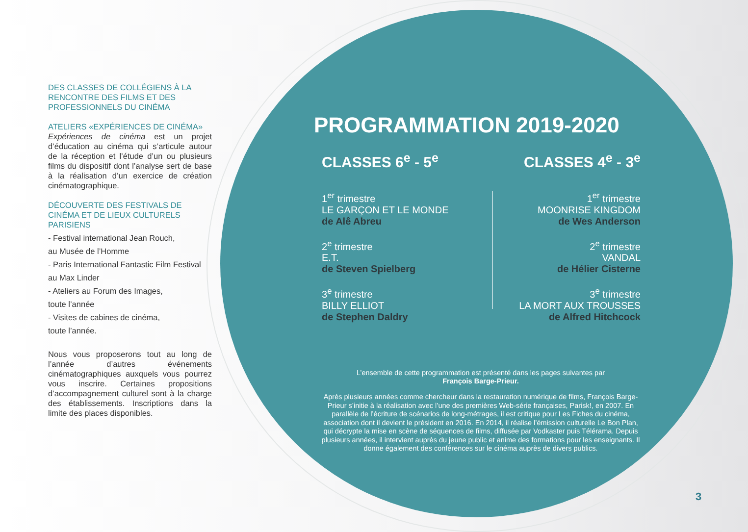DES CLASSES DE COLLÉGIENS À LA RENCONTRE DES FILMS ET DES PROFESSIONNELS DU CINÉMA
ATELIERS «EXPÉRIENCES DE CINÉMA»
Expériences de cinéma est un projet d’éducation au cinéma qui s’articule autour de la réception et l’étude d’un ou plusieurs films du dispositif dont l’analyse sert de base à la réalisation d’un exercice de création cinématographique.
DÉCOUVERTE DES FESTIVALS DE CINÉMA ET DE LIEUX CULTURELS PARISIENS
- Festival international Jean Rouch,
au Musée de l’Homme
- Paris International Fantastic Film Festival au Max Linder
- Ateliers au Forum des Images,
toute l’année
- Visites de cabines de cinéma,
toute l’année.
Nous vous proposerons tout au long de l’année d’autres événements cinématographiques auxquels vous pourrez vous inscrire. Certaines propositions d’accompagnement culturel sont à la charge des établissements. Inscriptions dans la limite des places disponibles.
PROGRAMMATION 2019-2020
CLASSES 6<sup>e</sup> - 5<sup>e</sup>
1<sup>er</sup> trimestre
LE GARÇON ET LE MONDE
de Alê Abreu
2<sup>e</sup> trimestre
E.T.
de Steven Spielberg
3<sup>e</sup> trimestre
BILLY ELLIOT
de Stephen Daldry
CLASSES 4<sup>e</sup> - 3<sup>e</sup>
1<sup>er</sup> trimestre
MOONRISE KINGDOM
de Wes Anderson
2<sup>e</sup> trimestre
VANDAL
de Hélier Cisterne
3<sup>e</sup> trimestre
LA MORT AUX TROUSSES
de Alfred Hitchcock
L’ensemble de cette programmation est présenté dans les pages suivantes par
François Barge-Prieur.
Après plusieurs années comme chercheur dans la restauration numérique de films, François Barge-Prieur s’initie à la réalisation avec l’une des premières Web-série françaises, Parisk!, en 2007. En parallèle de l’écriture de scénarios de long-métrages, il est critique pour Les Fiches du cinéma, association dont il devient le président en 2016. En 2014, il réalise l’émission culturelle Le Bon Plan, qui décrypte la mise en scène de séquences de films, diffusée par Vodkaster puis Télérama. Depuis plusieurs années, il intervient auprès du jeune public et anime des formations pour les enseignants. Il donne également des conférences sur le cinéma auprès de divers publics.
3